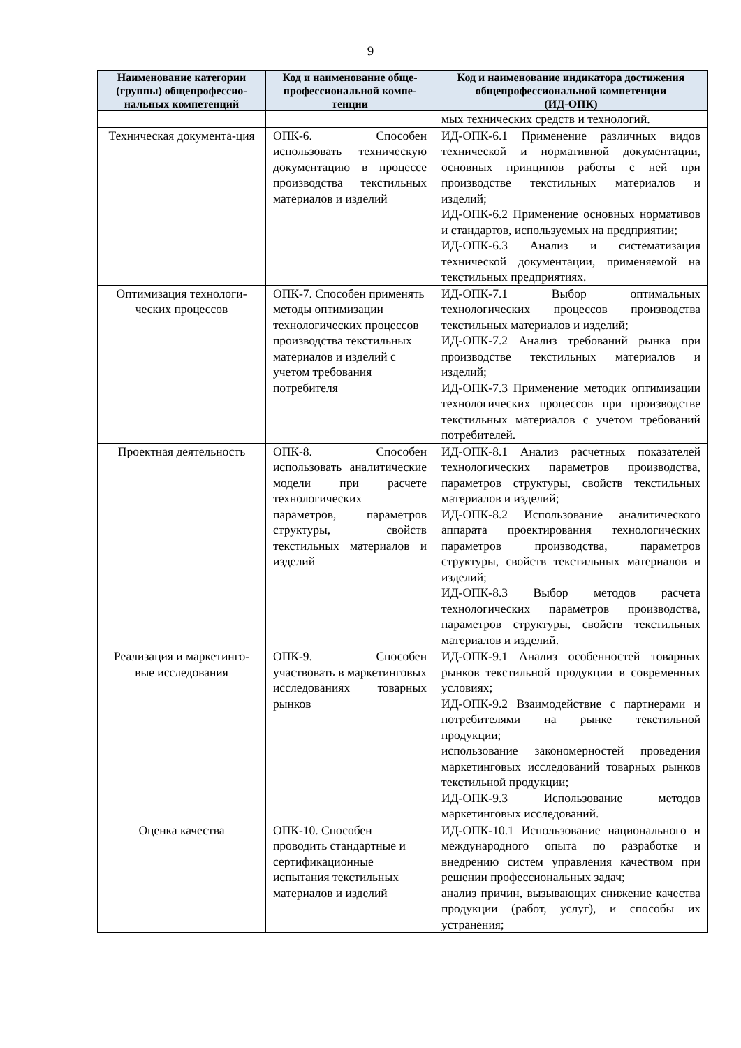9
| Наименование категории (группы) общепрофессио-нальных компетенций | Код и наименование обще-профессиональной компе-тенции | Код и наименование индикатора достижения общепрофессиональной компетенции (ИД-ОПК) |
| --- | --- | --- |
| | | мых технических средств и технологий. |
| Техническая документа-ция | ОПК-6. Способен использовать техническую документацию в процессе производства текстильных материалов и изделий | ИД-ОПК-6.1 Применение различных видов технической и нормативной документации, основных принципов работы с ней при производстве текстильных материалов и изделий; ИД-ОПК-6.2 Применение основных нормативов и стандартов, используемых на предприятии; ИД-ОПК-6.3 Анализ и систематизация технической документации, применяемой на текстильных предприятиях. |
| Оптимизация технологи-ческих процессов | ОПК-7. Способен применять методы оптимизации технологических процессов производства текстильных материалов и изделий с учетом требования потребителя | ИД-ОПК-7.1 Выбор оптимальных технологических процессов производства текстильных материалов и изделий; ИД-ОПК-7.2 Анализ требований рынка при производстве текстильных материалов и изделий; ИД-ОПК-7.3 Применение методик оптимизации технологических процессов при производстве текстильных материалов с учетом требований потребителей. |
| Проектная деятельность | ОПК-8. Способен использовать аналитические модели при расчете технологических параметров, параметров структуры, свойств текстильных материалов и изделий | ИД-ОПК-8.1 Анализ расчетных показателей технологических параметров производства, параметров структуры, свойств текстильных материалов и изделий; ИД-ОПК-8.2 Использование аналитического аппарата проектирования технологических параметров производства, параметров структуры, свойств текстильных материалов и изделий; ИД-ОПК-8.3 Выбор методов расчета технологических параметров производства, параметров структуры, свойств текстильных материалов и изделий. |
| Реализация и маркетинго-вые исследования | ОПК-9. Способен участвовать в маркетинговых исследованиях товарных рынков | ИД-ОПК-9.1 Анализ особенностей товарных рынков текстильной продукции в современных условиях; ИД-ОПК-9.2 Взаимодействие с партнерами и потребителями на рынке текстильной продукции; использование закономерностей проведения маркетинговых исследований товарных рынков текстильной продукции; ИД-ОПК-9.3 Использование методов маркетинговых исследований. |
| Оценка качества | ОПК-10. Способен проводить стандартные и сертификационные испытания текстильных материалов и изделий | ИД-ОПК-10.1 Использование национального и международного опыта по разработке и внедрению систем управления качеством при решении профессиональных задач; анализ причин, вызывающих снижение качества продукции (работ, услуг), и способы их устранения; |